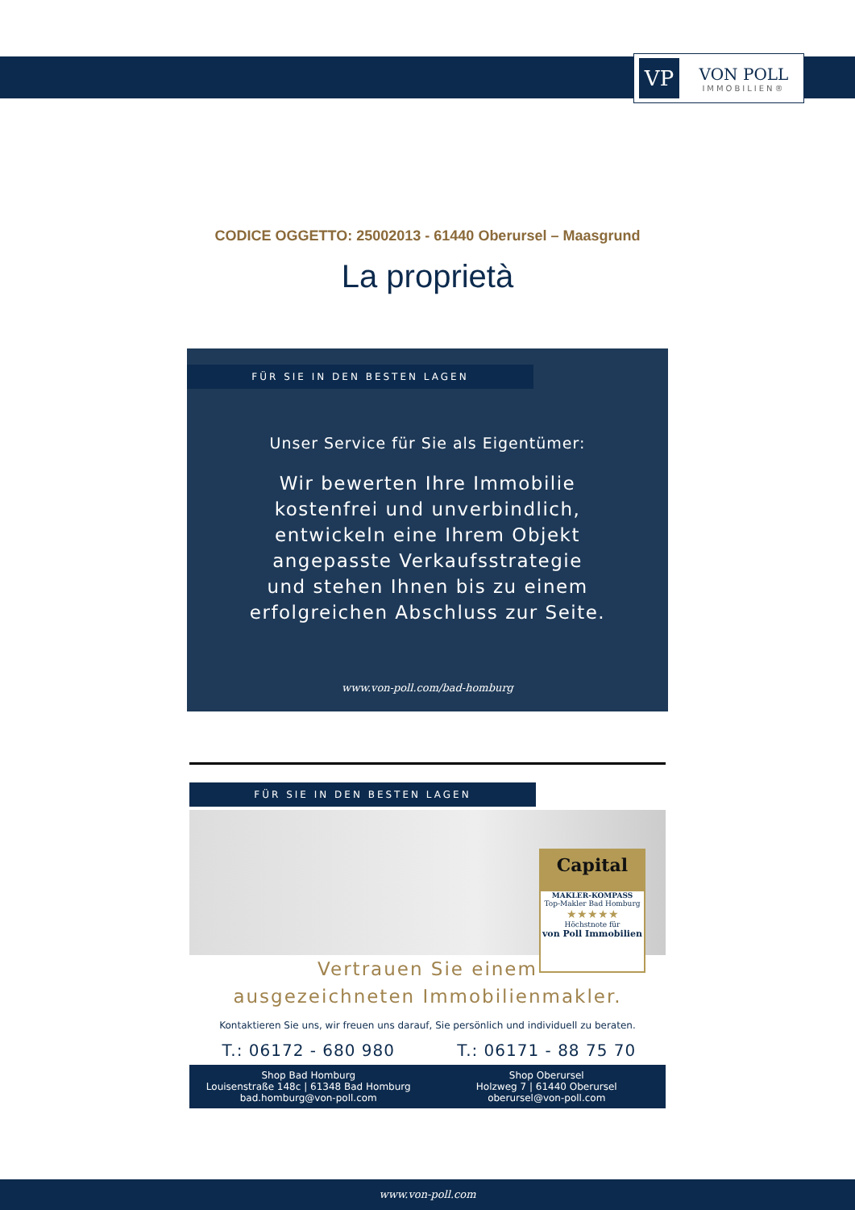VP
VON POLL
IMMOBILIEN®
CODICE OGGETTO: 25002013 - 61440 Oberursel – Maasgrund
La proprietà
FÜR SIE IN DEN BESTEN LAGEN
Unser Service für Sie als Eigentümer:
Wir bewerten Ihre Immobilie
kostenfrei und unverbindlich,
entwickeln eine Ihrem Objekt
angepasste Verkaufsstrategie
und stehen Ihnen bis zu einem
erfolgreichen Abschluss zur Seite.
www.von-poll.com/bad-homburg
FÜR SIE IN DEN BESTEN LAGEN
Capital
MAKLER-KOMPASS
Top-Makler Bad Homburg
★★★★★
Höchstnote für
von Poll Immobilien
Vertrauen Sie einem
ausgezeichneten Immobilienmakler.
Kontaktieren Sie uns, wir freuen uns darauf, Sie persönlich und individuell zu beraten.
T.: 06172 - 680 980 T.: 06171 - 88 75 70
Shop Bad Homburg
Louisenstraße 148c | 61348 Bad Homburg
bad.homburg@von-poll.com
Shop Oberursel
Holzweg 7 | 61440 Oberursel
oberursel@von-poll.com
www.von-poll.com